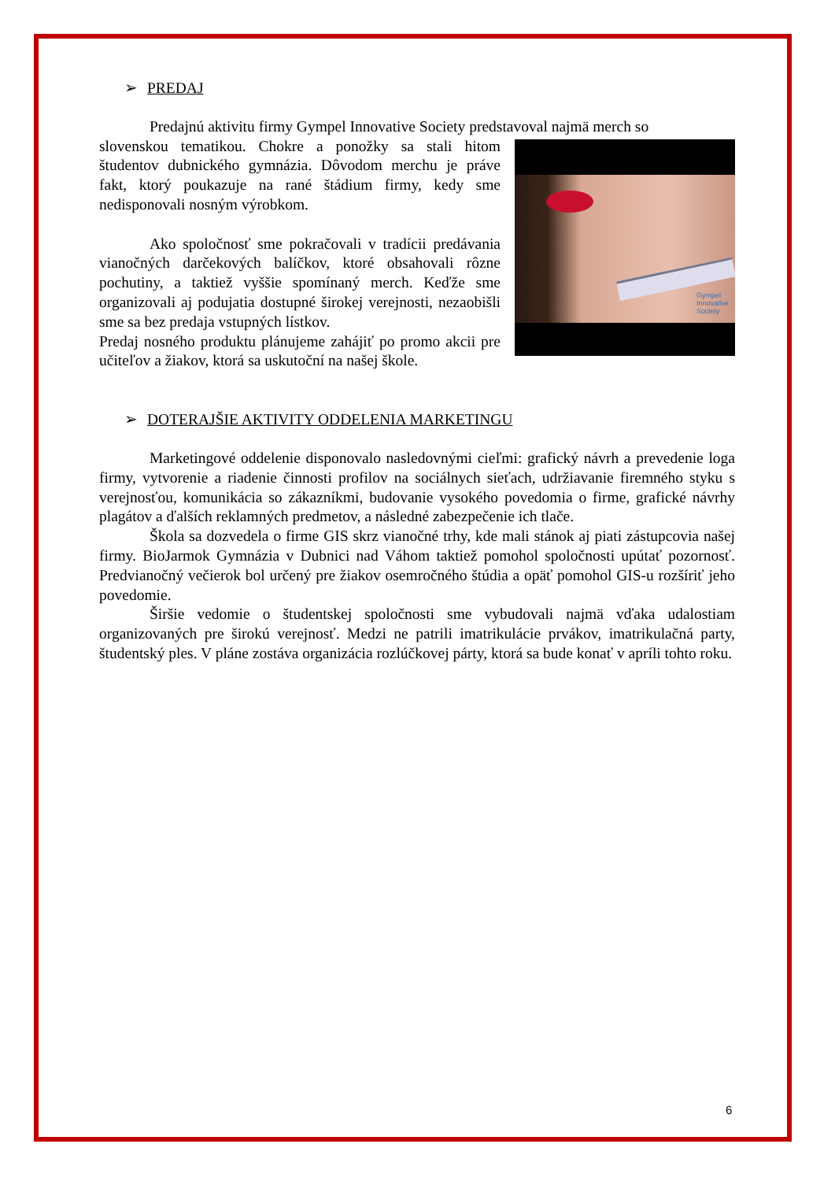➢ PREDAJ
Predajnú aktivitu firmy Gympel Innovative Society predstavoval najmä merch so
Gympel
Innovative
Society
slovenskou tematikou. Chokre a ponožky sa stali hitom študentov dubnického gymnázia. Dôvodom merchu je práve fakt, ktorý poukazuje na rané štádium firmy, kedy sme nedisponovali nosným výrobkom.
Ako spoločnosť sme pokračovali v tradícii predávania vianočných darčekových balíčkov, ktoré obsahovali rôzne pochutiny, a taktiež vyššie spomínaný merch. Keďže sme organizovali aj podujatia dostupné širokej verejnosti, nezaobišli sme sa bez predaja vstupných lístkov.
Predaj nosného produktu plánujeme zahájiť po promo akcii pre učiteľov a žiakov, ktorá sa uskutoční na našej škole.
➢ DOTERAJŠIE AKTIVITY ODDELENIA MARKETINGU
Marketingové oddelenie disponovalo nasledovnými cieľmi: grafický návrh a prevedenie loga firmy, vytvorenie a riadenie činnosti profilov na sociálnych sieťach, udržiavanie firemného styku s verejnosťou, komunikácia so zákazníkmi, budovanie vysokého povedomia o firme, grafické návrhy plagátov a ďalších reklamných predmetov, a následné zabezpečenie ich tlače.
Škola sa dozvedela o firme GIS skrz vianočné trhy, kde mali stánok aj piati zástupcovia našej firmy. BioJarmok Gymnázia v Dubnici nad Váhom taktiež pomohol spoločnosti upútať pozornosť. Predvianočný večierok bol určený pre žiakov osemročného štúdia a opäť pomohol GIS-u rozšíriť jeho povedomie.
Širšie vedomie o študentskej spoločnosti sme vybudovali najmä vďaka udalostiam organizovaných pre širokú verejnosť. Medzi ne patrili imatrikulácie prvákov, imatrikulačná party, študentský ples. V pláne zostáva organizácia rozlúčkovej párty, ktorá sa bude konať v apríli tohto roku.
6